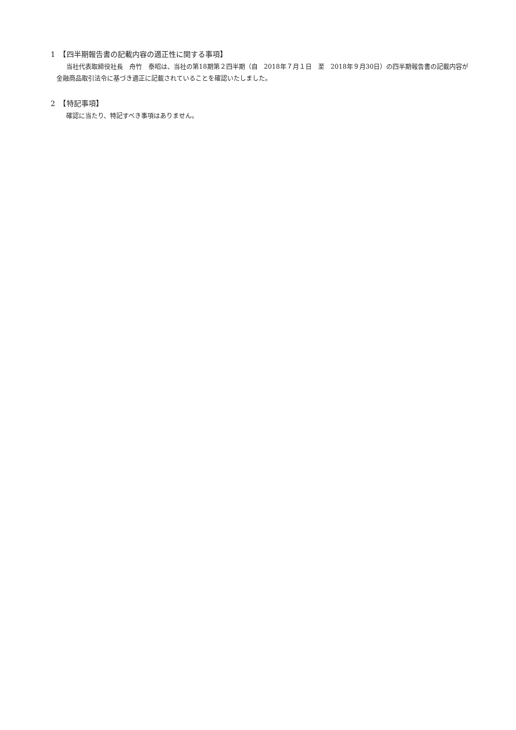1　【四半期報告書の記載内容の適正性に関する事項】
当社代表取締役社長　舟竹　泰昭は、当社の第18期第２四半期（自　2018年７月１日　至　2018年９月30日）の四半期報告書の記載内容が金融商品取引法令に基づき適正に記載されていることを確認いたしました。
2　【特記事項】
確認に当たり、特記すべき事項はありません。